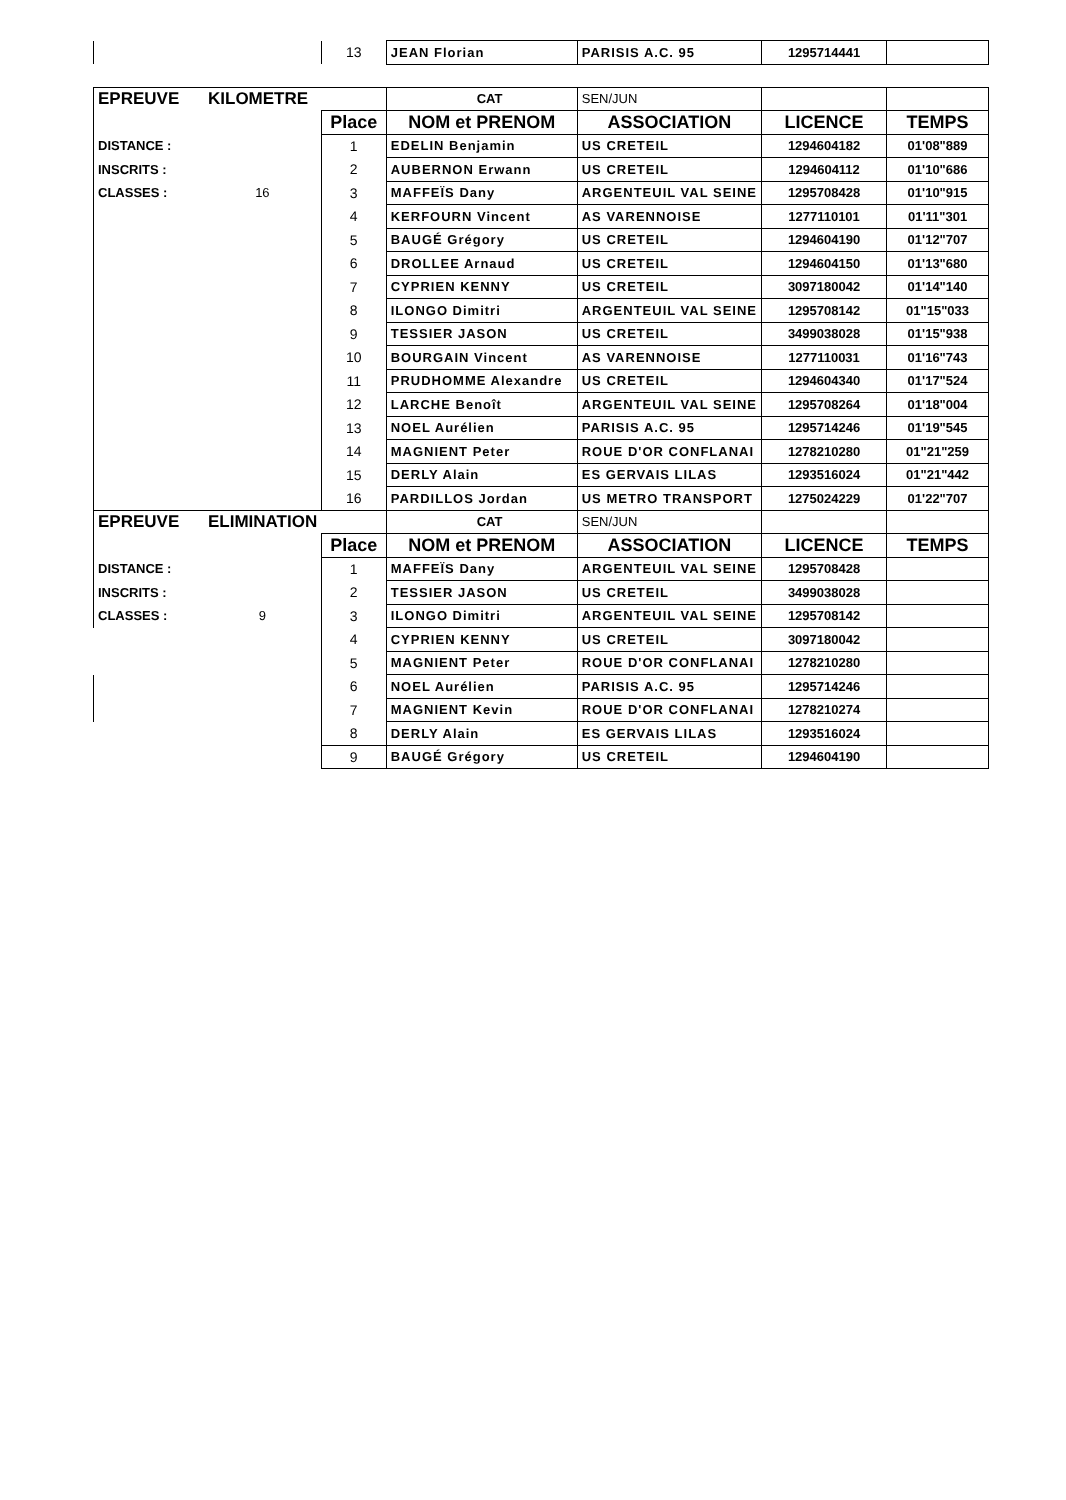| | | 13 | JEAN Florian | PARISIS A.C. 95 | 1295714441 | |
| EPREUVE | KILOMETRE | | CAT | SEN/JUN | | |
| | | Place | NOM et PRENOM | ASSOCIATION | LICENCE | TEMPS |
| DISTANCE : | | 1 | EDELIN Benjamin | US CRETEIL | 1294604182 | 01'08"889 |
| INSCRITS : | | 2 | AUBERNON Erwann | US CRETEIL | 1294604112 | 01'10"686 |
| CLASSES : | 16 | 3 | MAFFEÏS Dany | ARGENTEUIL VAL SEINE | 1295708428 | 01'10"915 |
| | | 4 | KERFOURN Vincent | AS VARENNOISE | 1277110101 | 01'11"301 |
| | | 5 | BAUGÉ Grégory | US CRETEIL | 1294604190 | 01'12"707 |
| | | 6 | DROLLEE Arnaud | US CRETEIL | 1294604150 | 01'13"680 |
| | | 7 | CYPRIEN KENNY | US CRETEIL | 3097180042 | 01'14"140 |
| | | 8 | ILONGO Dimitri | ARGENTEUIL VAL SEINE | 1295708142 | 01"15"033 |
| | | 9 | TESSIER JASON | US CRETEIL | 3499038028 | 01'15"938 |
| | | 10 | BOURGAIN Vincent | AS VARENNOISE | 1277110031 | 01'16"743 |
| | | 11 | PRUDHOMME Alexandre | US CRETEIL | 1294604340 | 01'17"524 |
| | | 12 | LARCHE Benoît | ARGENTEUIL VAL SEINE | 1295708264 | 01'18"004 |
| | | 13 | NOEL Aurélien | PARISIS A.C. 95 | 1295714246 | 01'19"545 |
| | | 14 | MAGNIENT Peter | ROUE D'OR CONFLANAI | 1278210280 | 01"21"259 |
| | | 15 | DERLY Alain | ES GERVAIS LILAS | 1293516024 | 01"21"442 |
| | | 16 | PARDILLOS Jordan | US METRO TRANSPORT | 1275024229 | 01'22"707 |
| EPREUVE | ELIMINATION | | CAT | SEN/JUN | | |
| | | Place | NOM et PRENOM | ASSOCIATION | LICENCE | TEMPS |
| DISTANCE : | | 1 | MAFFEÏS Dany | ARGENTEUIL VAL SEINE | 1295708428 | |
| INSCRITS : | | 2 | TESSIER JASON | US CRETEIL | 3499038028 | |
| CLASSES : | 9 | 3 | ILONGO Dimitri | ARGENTEUIL VAL SEINE | 1295708142 | |
| | | 4 | CYPRIEN KENNY | US CRETEIL | 3097180042 | |
| | | 5 | MAGNIENT Peter | ROUE D'OR CONFLANAI | 1278210280 | |
| | | 6 | NOEL Aurélien | PARISIS A.C. 95 | 1295714246 | |
| | | 7 | MAGNIENT Kevin | ROUE D'OR CONFLANAI | 1278210274 | |
| | | 8 | DERLY Alain | ES GERVAIS LILAS | 1293516024 | |
| | | 9 | BAUGÉ Grégory | US CRETEIL | 1294604190 | |